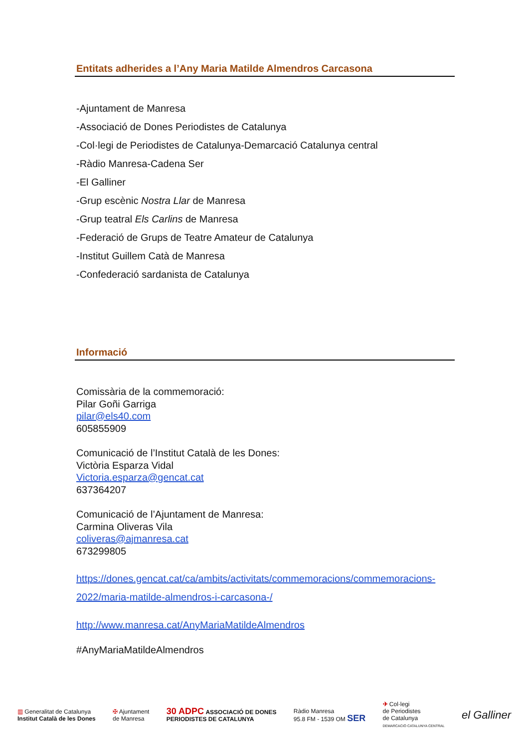Entitats adherides a l’Any Maria Matilde Almendros Carcasona
-Ajuntament de Manresa
-Associació de Dones Periodistes de Catalunya
-Col·legi de Periodistes de Catalunya-Demarcació Catalunya central
-Ràdio Manresa-Cadena Ser
-El Galliner
-Grup escènic Nostra Llar de Manresa
-Grup teatral Els Carlins de Manresa
-Federació de Grups de Teatre Amateur de Catalunya
-Institut Guillem Catà de Manresa
-Confederació sardanista de Catalunya
Informació
Comissària de la commemoració:
Pilar Goñi Garriga
pilar@els40.com
605855909
Comunicació de l’Institut Català de les Dones:
Victòria Esparza Vidal
Victoria.esparza@gencat.cat
637364207
Comunicació de l’Ajuntament de Manresa:
Carmina Oliveras Vila
coliveras@ajmanresa.cat
673299805
https://dones.gencat.cat/ca/ambits/activitats/commemoracions/commemoracions-2022/maria-matilde-almendros-i-carcasona-/
http://www.manresa.cat/AnyMariaMatildeAlmendros
#AnyMariaMatildeAlmendros
▥ Generalitat de Catalunya
Institut Català de les Dones
✠ Ajuntament
de Manresa
30 ADPC ASSOCIACIÓ DE DONES
PERIODISTES DE CATALUNYA
Ràdio Manresa
95.8 FM - 1539 OM SER
✈ Col·legi
de Periodistes
de Catalunya
DEMARCACIÓ CATALUNYA CENTRAL
el Galliner